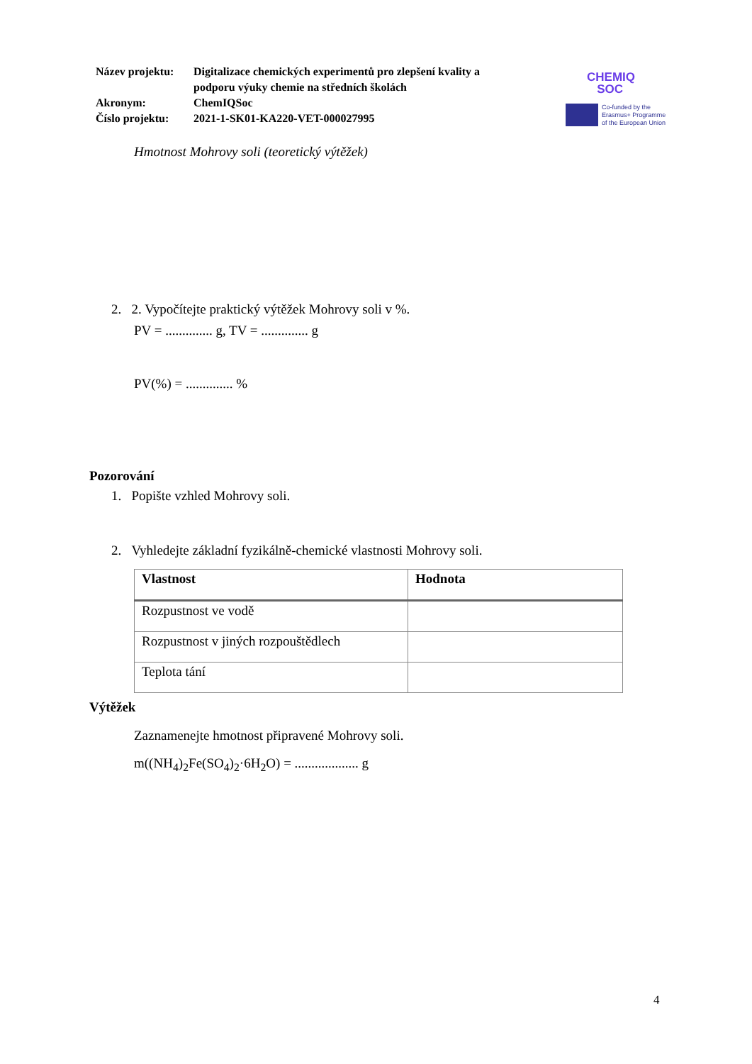| Název projektu: | Digitalizace chemických experimentů pro zlepšení kvality a podporu výuky chemie na středních školách |
| Akronym: | ChemIQSoc |
| Číslo projektu: | 2021-1-SK01-KA220-VET-000027995 |
CHEMIQ
SOC
Co-funded by the
Erasmus+ Programme
of the European Union
Hmotnost Mohrovy soli (teoretický výtěžek)
2. 2. Vypočítejte praktický výtěžek Mohrovy soli v %.
PV = .............. g, TV = .............. g
PV(%) = .............. %
Pozorování
1. Popište vzhled Mohrovy soli.
2. Vyhledejte základní fyzikálně-chemické vlastnosti Mohrovy soli.
| Vlastnost | Hodnota |
| --- | --- |
| Rozpustnost ve vodě | |
| Rozpustnost v jiných rozpouštědlech | |
| Teplota tání | |
Výtěžek
Zaznamenejte hmotnost připravené Mohrovy soli.
m((NH<sub>4</sub>)<sub>2</sub>Fe(SO<sub>4</sub>)<sub>2</sub>·6H<sub>2</sub>O) = ................... g
4